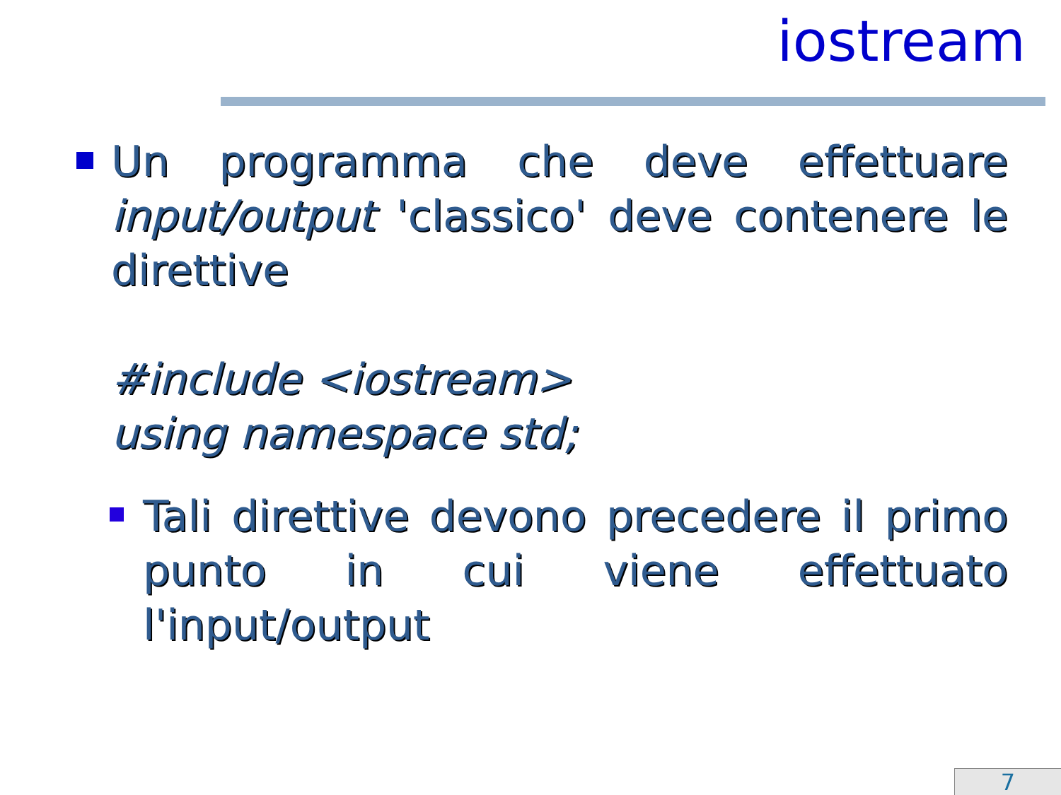iostream
Un programma che deve effettuare input/output 'classico' deve contenere le direttive
#include <iostream>
using namespace std;
Tali direttive devono precedere il primo punto in cui viene effettuato l'input/output
7